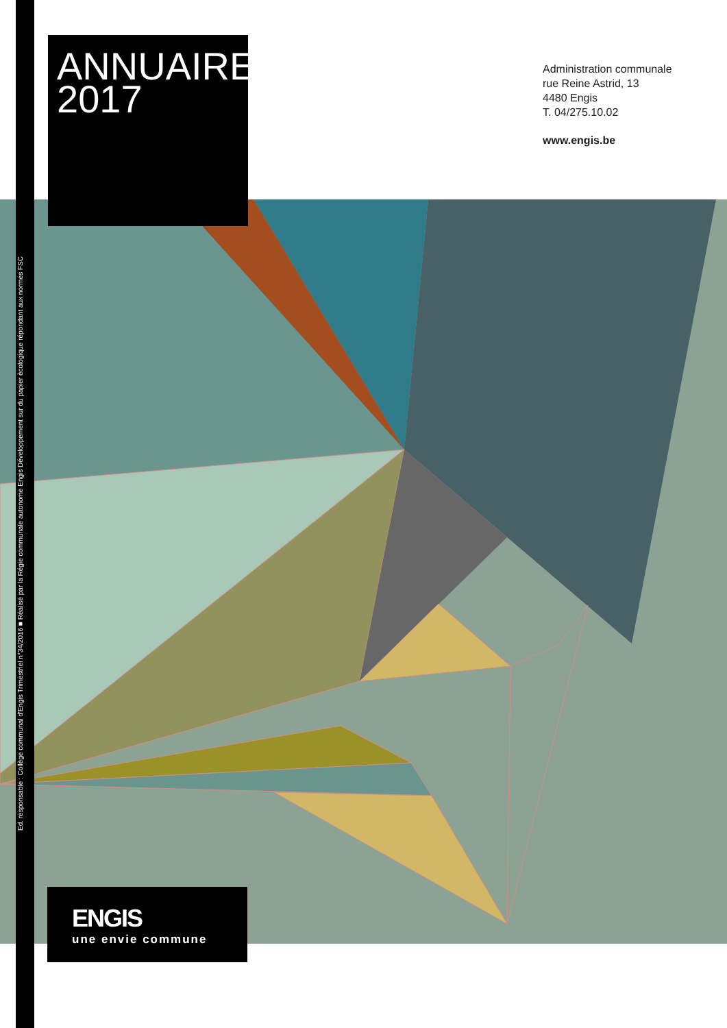Ed. responsable : Collège communal d'Engis Trimestriel n°34/2016 ■ Réalisé par la Régie communale autonome Engis Développement sur du papier écologique répondant aux normes FSC
ANNUAIRE
2017
Administration communale
rue Reine Astrid, 13
4480 Engis
T. 04/275.10.02
www.engis.be
ENGIS
une envie commune